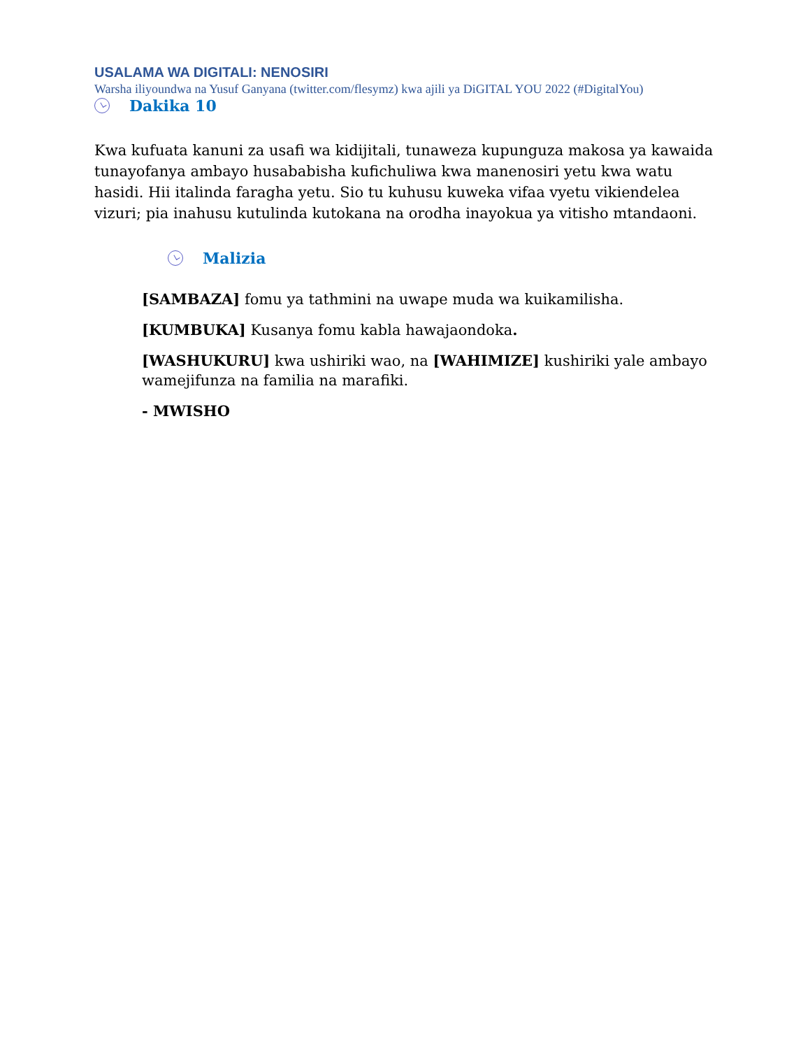USALAMA WA DIGITALI: NENOSIRI
Warsha iliyoundwa na Yusuf Ganyana (twitter.com/flesymz) kwa ajili ya DiGITAL YOU 2022 (#DigitalYou)
Dakika 10
Kwa kufuata kanuni za usafi wa kidijitali, tunaweza kupunguza makosa ya kawaida tunayofanya ambayo husababisha kufichuliwa kwa manenosiri yetu kwa watu hasidi. Hii italinda faragha yetu. Sio tu kuhusu kuweka vifaa vyetu vikiendelea vizuri; pia inahusu kutulinda kutokana na orodha inayokua ya vitisho mtandaoni.
Malizia
[SAMBAZA] fomu ya tathmini na uwape muda wa kuikamilisha.
[KUMBUKA] Kusanya fomu kabla hawajaondoka.
[WASHUKURU] kwa ushiriki wao, na [WAHIMIZE] kushiriki yale ambayo wamejifunza na familia na marafiki.
- MWISHO